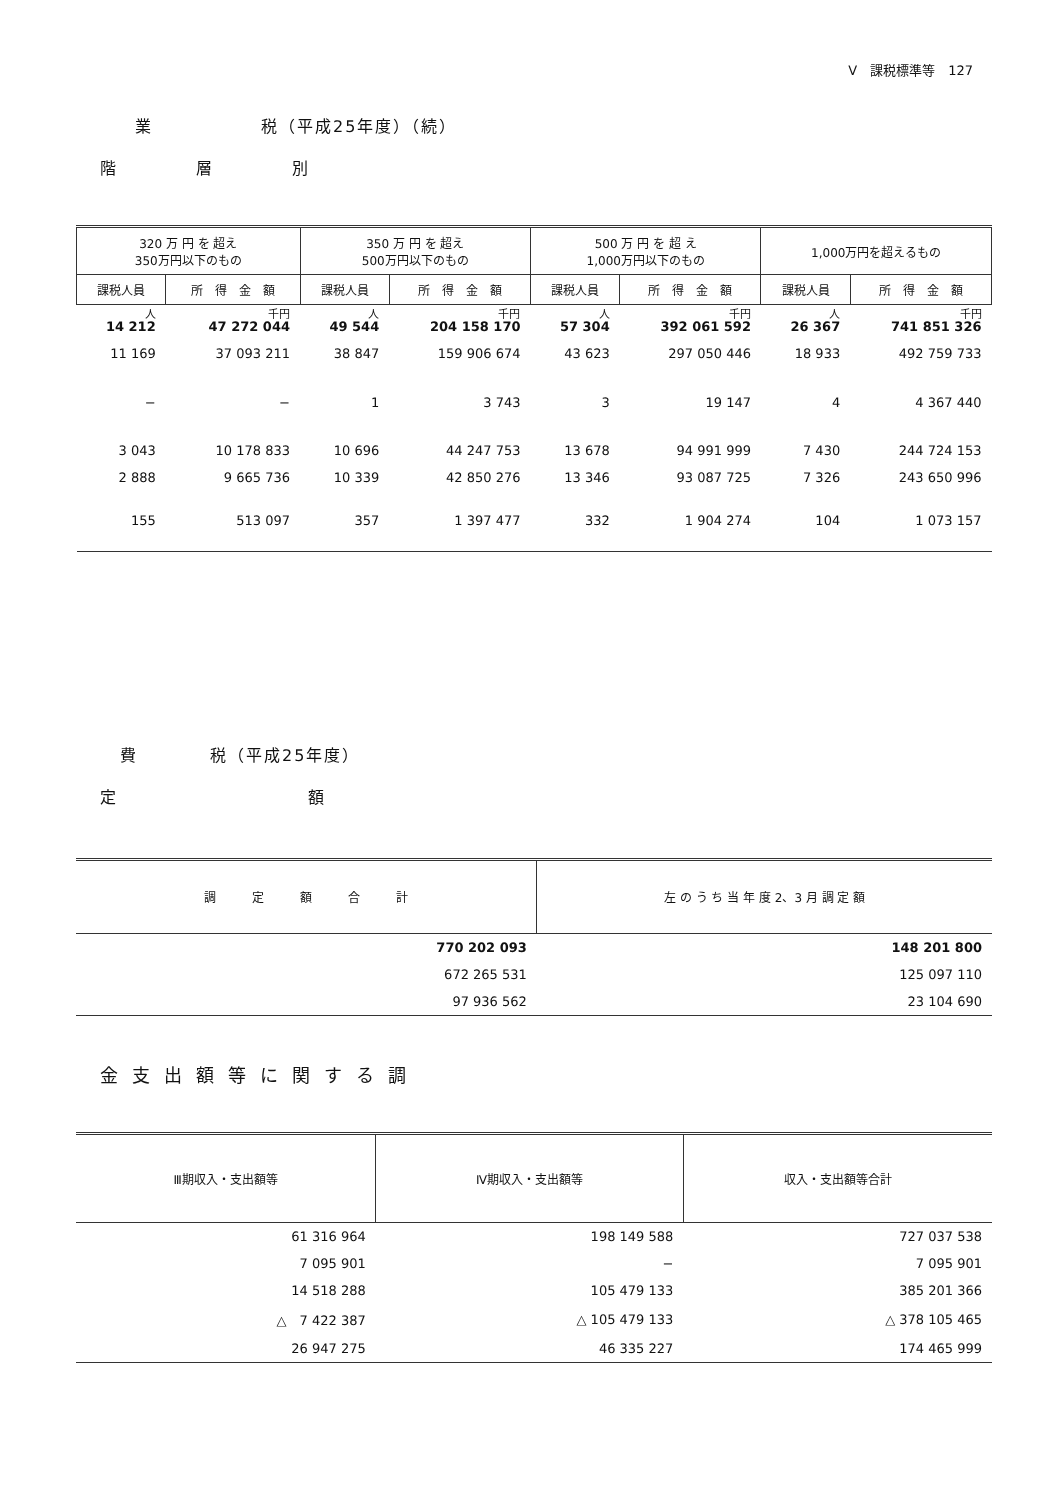V　課税標準等　127
業　　　　　　税（平成25年度）（続）
階　　　　　層　　　　　別
| 320 万 円 を 超え 350万円以下のもの | | 350 万 円 を 超え 500万円以下のもの | | 500 万 円 を 超 え 1,000万円以下のもの | | 1,000万円を超えるもの | |
| --- | --- | --- | --- | --- | --- | --- | --- |
| 課税人員 | 所 得 金 額 | 課税人員 | 所 得 金 額 | 課税人員 | 所 得 金 額 | 課税人員 | 所 得 金 額 |
| 人 14 212 | 千円 47 272 044 | 人 49 544 | 千円 204 158 170 | 人 57 304 | 千円 392 061 592 | 人 26 367 | 千円 741 851 326 |
| 11 169 | 37 093 211 | 38 847 | 159 906 674 | 43 623 | 297 050 446 | 18 933 | 492 759 733 |
| − | − | 1 | 3 743 | 3 | 19 147 | 4 | 4 367 440 |
| 3 043 | 10 178 833 | 10 696 | 44 247 753 | 13 678 | 94 991 999 | 7 430 | 244 724 153 |
| 2 888 | 9 665 736 | 10 339 | 42 850 276 | 13 346 | 93 087 725 | 7 326 | 243 650 996 |
| 155 | 513 097 | 357 | 1 397 477 | 332 | 1 904 274 | 104 | 1 073 157 |
費　　　　税（平成25年度）
定　　　　　　　　　　　　額
| 調 定 額 合 計 | 左 の う ち 当 年 度 2、3 月 調 定 額 |
| --- | --- |
| 770 202 093 | 148 201 800 |
| 672 265 531 | 125 097 110 |
| 97 936 562 | 23 104 690 |
金支出額等に関する調
| Ⅲ期収入・支出額等 | Ⅳ期収入・支出額等 | 収入・支出額等合計 |
| --- | --- | --- |
| 61 316 964 | 198 149 588 | 727 037 538 |
| 7 095 901 | − | 7 095 901 |
| 14 518 288 | 105 479 133 | 385 201 366 |
| △ 7 422 387 | △ 105 479 133 | △ 378 105 465 |
| 26 947 275 | 46 335 227 | 174 465 999 |